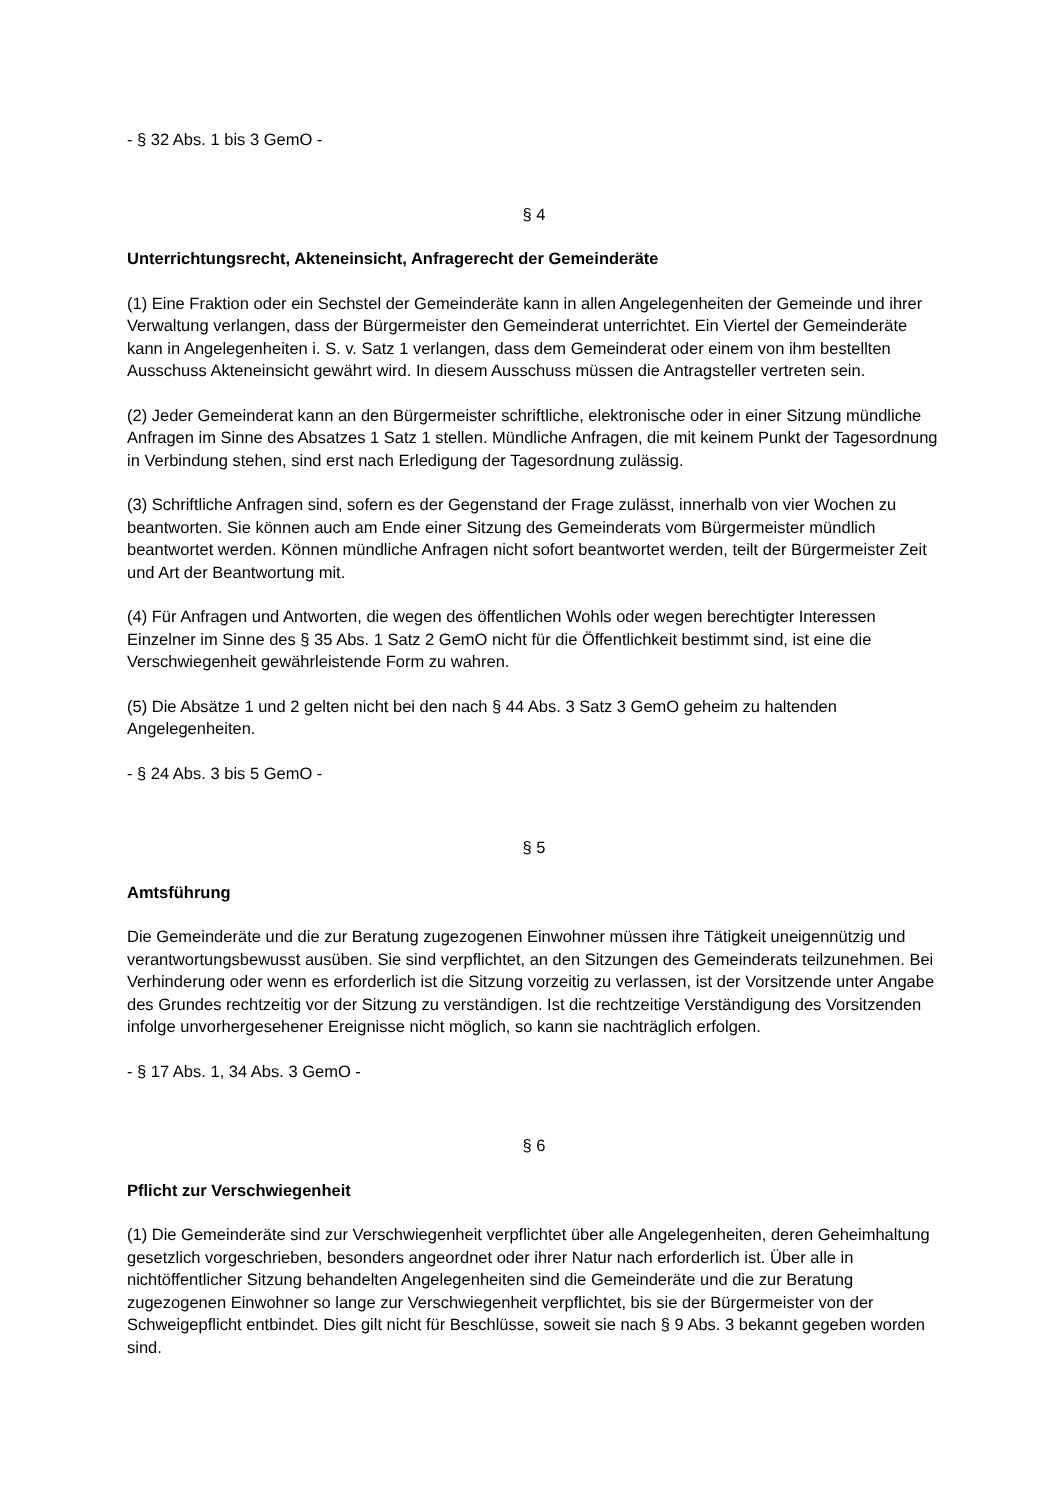- § 32 Abs. 1 bis 3 GemO -
§ 4
Unterrichtungsrecht, Akteneinsicht, Anfragerecht der Gemeinderäte
(1) Eine Fraktion oder ein Sechstel der Gemeinderäte kann in allen Angelegenheiten der Gemeinde und ihrer Verwaltung verlangen, dass der Bürgermeister den Gemeinderat unterrichtet. Ein Viertel der Gemeinderäte kann in Angelegenheiten i. S. v. Satz 1 verlangen, dass dem Gemeinderat oder einem von ihm bestellten Ausschuss Akteneinsicht gewährt wird. In diesem Ausschuss müssen die Antragsteller vertreten sein.
(2) Jeder Gemeinderat kann an den Bürgermeister schriftliche, elektronische oder in einer Sitzung mündliche Anfragen im Sinne des Absatzes 1 Satz 1 stellen. Mündliche Anfragen, die mit keinem Punkt der Tagesordnung in Verbindung stehen, sind erst nach Erledigung der Tagesordnung zulässig.
(3) Schriftliche Anfragen sind, sofern es der Gegenstand der Frage zulässt, innerhalb von vier Wochen zu beantworten. Sie können auch am Ende einer Sitzung des Gemeinderats vom Bürgermeister mündlich beantwortet werden. Können mündliche Anfragen nicht sofort beantwortet werden, teilt der Bürgermeister Zeit und Art der Beantwortung mit.
(4) Für Anfragen und Antworten, die wegen des öffentlichen Wohls oder wegen berechtigter Interessen Einzelner im Sinne des § 35 Abs. 1 Satz 2 GemO nicht für die Öffentlichkeit bestimmt sind, ist eine die Verschwiegenheit gewährleistende Form zu wahren.
(5) Die Absätze 1 und 2 gelten nicht bei den nach § 44 Abs. 3 Satz 3 GemO geheim zu haltenden Angelegenheiten.
- § 24 Abs. 3 bis 5 GemO -
§ 5
Amtsführung
Die Gemeinderäte und die zur Beratung zugezogenen Einwohner müssen ihre Tätigkeit uneigennützig und verantwortungsbewusst ausüben. Sie sind verpflichtet, an den Sitzungen des Gemeinderats teilzunehmen. Bei Verhinderung oder wenn es erforderlich ist die Sitzung vorzeitig zu verlassen, ist der Vorsitzende unter Angabe des Grundes rechtzeitig vor der Sitzung zu verständigen. Ist die rechtzeitige Verständigung des Vorsitzenden infolge unvorhergesehener Ereignisse nicht möglich, so kann sie nachträglich erfolgen.
- § 17 Abs. 1, 34 Abs. 3 GemO -
§ 6
Pflicht zur Verschwiegenheit
(1) Die Gemeinderäte sind zur Verschwiegenheit verpflichtet über alle Angelegenheiten, deren Geheimhaltung gesetzlich vorgeschrieben, besonders angeordnet oder ihrer Natur nach erforderlich ist. Über alle in nichtöffentlicher Sitzung behandelten Angelegenheiten sind die Gemeinderäte und die zur Beratung zugezogenen Einwohner so lange zur Verschwiegenheit verpflichtet, bis sie der Bürgermeister von der Schweigepflicht entbindet. Dies gilt nicht für Beschlüsse, soweit sie nach § 9 Abs. 3 bekannt gegeben worden sind.